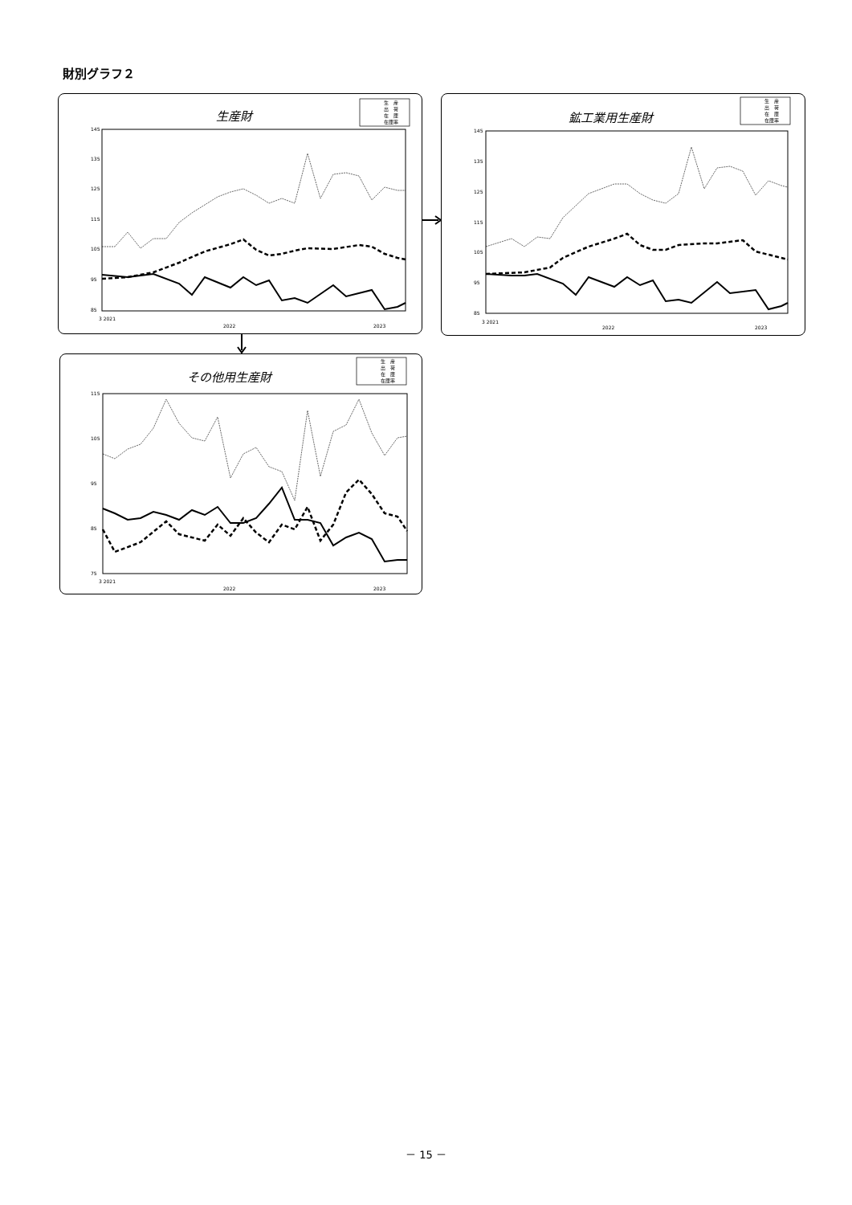財別グラフ２
生産財
生　産
出　荷
在　庫
在庫率
145
135
125
115
105
95
85
3 2021
2022
2023
鉱工業用生産財
生　産
出　荷
在　庫
在庫率
145
135
125
115
105
95
85
3 2021
2022
2023
その他用生産財
生　産
出　荷
在　庫
在庫率
115
105
95
85
75
3 2021
2022
2023
－ 15 －